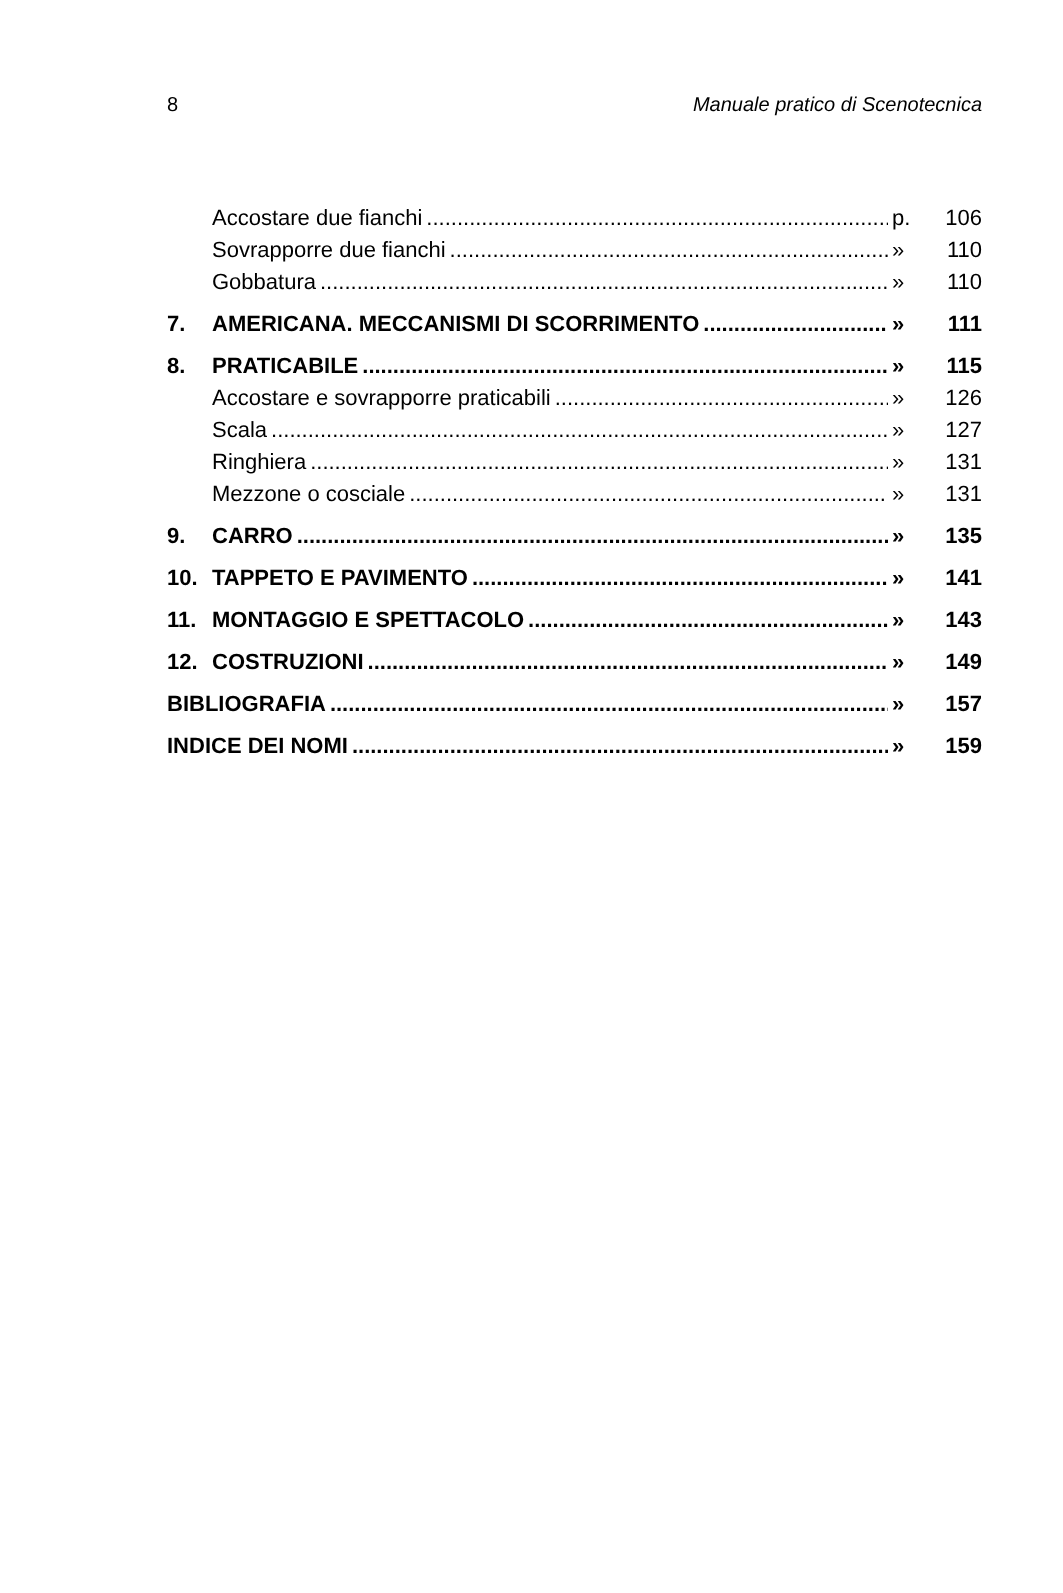8 Manuale pratico di Scenotecnica
Accostare due fianchi p. 106
Sovrapporre due fianchi » 110
Gobbatura » 110
7. AMERICANA. MECCANISMI DI SCORRIMENTO » 111
8. PRATICABILE » 115
Accostare e sovrapporre praticabili » 126
Scala » 127
Ringhiera » 131
Mezzone o cosciale » 131
9. CARRO » 135
10. TAPPETO E PAVIMENTO » 141
11. MONTAGGIO E SPETTACOLO » 143
12. COSTRUZIONI » 149
BIBLIOGRAFIA » 157
INDICE DEI NOMI » 159